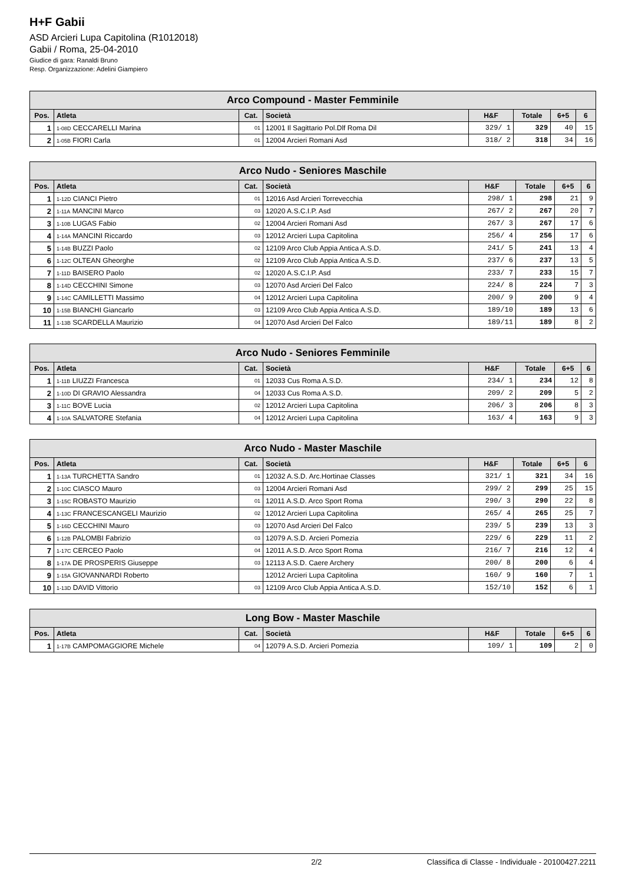H+F Gabii
ASD Arcieri Lupa Capitolina (R1012018)
Gabii / Roma, 25-04-2010
Giudice di gara: Ranaldi Bruno
Resp. Organizzazione: Adelini Giampiero
| Arco Compound - Master Femminile | | | | | | | |
| --- | --- | --- | --- | --- | --- | --- | --- |
| Pos. | Atleta | Cat. | Società | H&F | Totale | 6+5 | 6 |
| 1 | 1-08D CECCARELLI Marina | 01 | 12001 Il Sagittario Pol.Dlf Roma Dil | 329/ 1 | 329 | 40 | 15 |
| 2 | 1-05B FIORI Carla | 01 | 12004 Arcieri Romani Asd | 318/ 2 | 318 | 34 | 16 |
| Arco Nudo - Seniores Maschile | | | | | | | |
| --- | --- | --- | --- | --- | --- | --- | --- |
| Pos. | Atleta | Cat. | Società | H&F | Totale | 6+5 | 6 |
| 1 | 1-12D CIANCI Pietro | 01 | 12016 Asd Arcieri Torrevecchia | 298/ 1 | 298 | 21 | 9 |
| 2 | 1-11A MANCINI Marco | 03 | 12020 A.S.C.I.P. Asd | 267/ 2 | 267 | 20 | 7 |
| 3 | 1-10B LUGAS Fabio | 02 | 12004 Arcieri Romani Asd | 267/ 3 | 267 | 17 | 6 |
| 4 | 1-14A MANCINI Riccardo | 03 | 12012 Arcieri Lupa Capitolina | 256/ 4 | 256 | 17 | 6 |
| 5 | 1-14B BUZZI Paolo | 02 | 12109 Arco Club Appia Antica A.S.D. | 241/ 5 | 241 | 13 | 4 |
| 6 | 1-12C OLTEAN Gheorghe | 02 | 12109 Arco Club Appia Antica A.S.D. | 237/ 6 | 237 | 13 | 5 |
| 7 | 1-11D BAISERO Paolo | 02 | 12020 A.S.C.I.P. Asd | 233/ 7 | 233 | 15 | 7 |
| 8 | 1-14D CECCHINI Simone | 03 | 12070 Asd Arcieri Del Falco | 224/ 8 | 224 | 7 | 3 |
| 9 | 1-14C CAMILLETTI Massimo | 04 | 12012 Arcieri Lupa Capitolina | 200/ 9 | 200 | 9 | 4 |
| 10 | 1-15B BIANCHI Giancarlo | 03 | 12109 Arco Club Appia Antica A.S.D. | 189/10 | 189 | 13 | 6 |
| 11 | 1-13B SCARDELLA Maurizio | 04 | 12070 Asd Arcieri Del Falco | 189/11 | 189 | 8 | 2 |
| Arco Nudo - Seniores Femminile | | | | | | | |
| --- | --- | --- | --- | --- | --- | --- | --- |
| Pos. | Atleta | Cat. | Società | H&F | Totale | 6+5 | 6 |
| 1 | 1-11B LIUZZI Francesca | 01 | 12033 Cus Roma A.S.D. | 234/ 1 | 234 | 12 | 8 |
| 2 | 1-10D DI GRAVIO Alessandra | 04 | 12033 Cus Roma A.S.D. | 209/ 2 | 209 | 5 | 2 |
| 3 | 1-11C BOVE Lucia | 02 | 12012 Arcieri Lupa Capitolina | 206/ 3 | 206 | 8 | 3 |
| 4 | 1-10A SALVATORE Stefania | 04 | 12012 Arcieri Lupa Capitolina | 163/ 4 | 163 | 9 | 3 |
| Arco Nudo - Master Maschile | | | | | | | |
| --- | --- | --- | --- | --- | --- | --- | --- |
| Pos. | Atleta | Cat. | Società | H&F | Totale | 6+5 | 6 |
| 1 | 1-13A TURCHETTA Sandro | 01 | 12032 A.S.D. Arc.Hortinae Classes | 321/ 1 | 321 | 34 | 16 |
| 2 | 1-10C CIASCO Mauro | 03 | 12004 Arcieri Romani Asd | 299/ 2 | 299 | 25 | 15 |
| 3 | 1-15C ROBASTO Maurizio | 01 | 12011 A.S.D. Arco Sport Roma | 290/ 3 | 290 | 22 | 8 |
| 4 | 1-13C FRANCESCANGELI Maurizio | 02 | 12012 Arcieri Lupa Capitolina | 265/ 4 | 265 | 25 | 7 |
| 5 | 1-16D CECCHINI Mauro | 03 | 12070 Asd Arcieri Del Falco | 239/ 5 | 239 | 13 | 3 |
| 6 | 1-12B PALOMBI Fabrizio | 03 | 12079 A.S.D. Arcieri Pomezia | 229/ 6 | 229 | 11 | 2 |
| 7 | 1-17C CERCEO Paolo | 04 | 12011 A.S.D. Arco Sport Roma | 216/ 7 | 216 | 12 | 4 |
| 8 | 1-17A DE PROSPERIS Giuseppe | 03 | 12113 A.S.D. Caere Archery | 200/ 8 | 200 | 6 | 4 |
| 9 | 1-15A GIOVANNARDI Roberto | | 12012 Arcieri Lupa Capitolina | 160/ 9 | 160 | 7 | 1 |
| 10 | 1-13D DAVID Vittorio | 03 | 12109 Arco Club Appia Antica A.S.D. | 152/10 | 152 | 6 | 1 |
| Long Bow - Master Maschile | | | | | | | |
| --- | --- | --- | --- | --- | --- | --- | --- |
| Pos. | Atleta | Cat. | Società | H&F | Totale | 6+5 | 6 |
| 1 | 1-17B CAMPOMAGGIORE Michele | 04 | 12079 A.S.D. Arcieri Pomezia | 109/ 1 | 109 | 2 | 0 |
2/2 Classifica di Classe - Individuale - 20100427.2211